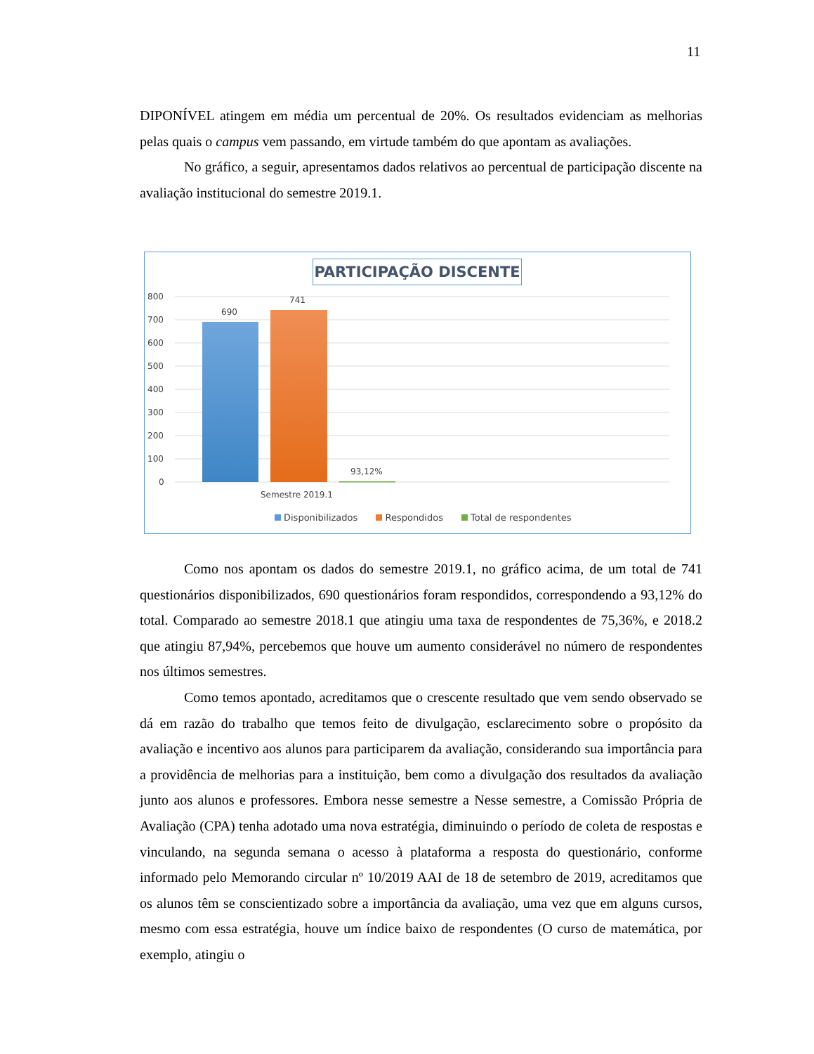11
DIPONÍVEL atingem em média um percentual de 20%. Os resultados evidenciam as melhorias pelas quais o campus vem passando, em virtude também do que apontam as avaliações.
No gráfico, a seguir, apresentamos dados relativos ao percentual de participação discente na avaliação institucional do semestre 2019.1.
PARTICIPAÇÃO DISCENTE
800
700
600
500
400
300
200
100
0
690
741
93,12%
Semestre 2019.1
Disponibilizados Respondidos Total de respondentes
Como nos apontam os dados do semestre 2019.1, no gráfico acima, de um total de 741 questionários disponibilizados, 690 questionários foram respondidos, correspondendo a 93,12% do total. Comparado ao semestre 2018.1 que atingiu uma taxa de respondentes de 75,36%, e 2018.2 que atingiu 87,94%, percebemos que houve um aumento considerável no número de respondentes nos últimos semestres.
Como temos apontado, acreditamos que o crescente resultado que vem sendo observado se dá em razão do trabalho que temos feito de divulgação, esclarecimento sobre o propósito da avaliação e incentivo aos alunos para participarem da avaliação, considerando sua importância para a providência de melhorias para a instituição, bem como a divulgação dos resultados da avaliação junto aos alunos e professores. Embora nesse semestre a Nesse semestre, a Comissão Própria de Avaliação (CPA) tenha adotado uma nova estratégia, diminuindo o período de coleta de respostas e vinculando, na segunda semana o acesso à plataforma a resposta do questionário, conforme informado pelo Memorando circular nº 10/2019 AAI de 18 de setembro de 2019, acreditamos que os alunos têm se conscientizado sobre a importância da avaliação, uma vez que em alguns cursos, mesmo com essa estratégia, houve um índice baixo de respondentes (O curso de matemática, por exemplo, atingiu o